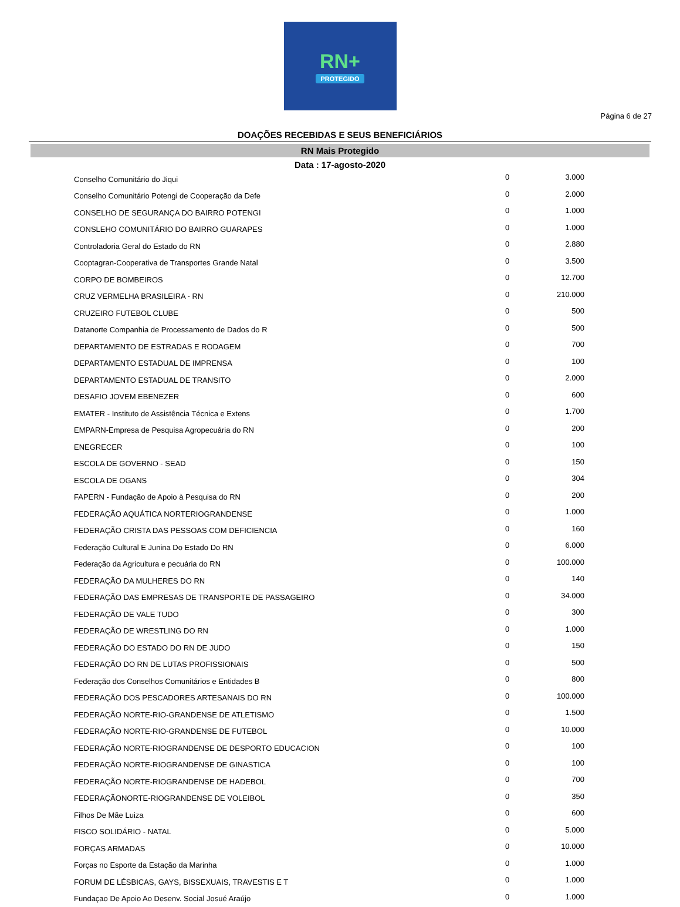RN+
PROTEGIDO
Página 6 de 27
DOAÇÕES RECEBIDAS E SEUS BENEFICIÁRIOS
RN Mais Protegido
Data : 17-agosto-2020
| Conselho Comunitário do Jiqui | 0 | 3.000 |
| Conselho Comunitário Potengi de Cooperação da Defe | 0 | 2.000 |
| CONSELHO DE SEGURANÇA DO BAIRRO POTENGI | 0 | 1.000 |
| CONSLEHO COMUNITÁRIO DO BAIRRO GUARAPES | 0 | 1.000 |
| Controladoria Geral do Estado do RN | 0 | 2.880 |
| Cooptagran-Cooperativa de Transportes Grande Natal | 0 | 3.500 |
| CORPO DE BOMBEIROS | 0 | 12.700 |
| CRUZ VERMELHA BRASILEIRA - RN | 0 | 210.000 |
| CRUZEIRO FUTEBOL CLUBE | 0 | 500 |
| Datanorte Companhia de Processamento de Dados do R | 0 | 500 |
| DEPARTAMENTO DE ESTRADAS E RODAGEM | 0 | 700 |
| DEPARTAMENTO ESTADUAL DE IMPRENSA | 0 | 100 |
| DEPARTAMENTO ESTADUAL DE TRANSITO | 0 | 2.000 |
| DESAFIO JOVEM EBENEZER | 0 | 600 |
| EMATER - Instituto de Assistência Técnica e Extens | 0 | 1.700 |
| EMPARN-Empresa de Pesquisa Agropecuária do RN | 0 | 200 |
| ENEGRECER | 0 | 100 |
| ESCOLA DE GOVERNO - SEAD | 0 | 150 |
| ESCOLA DE OGANS | 0 | 304 |
| FAPERN - Fundação de Apoio à Pesquisa do RN | 0 | 200 |
| FEDERAÇÃO AQUÁTICA NORTERIOGRANDENSE | 0 | 1.000 |
| FEDERAÇÃO CRISTA DAS PESSOAS COM DEFICIENCIA | 0 | 160 |
| Federação Cultural E Junina Do Estado Do RN | 0 | 6.000 |
| Federação da Agricultura e pecuária do RN | 0 | 100.000 |
| FEDERAÇÃO DA MULHERES DO RN | 0 | 140 |
| FEDERAÇÃO DAS EMPRESAS DE TRANSPORTE DE PASSAGEIRO | 0 | 34.000 |
| FEDERAÇÃO DE VALE TUDO | 0 | 300 |
| FEDERAÇÃO DE WRESTLING DO RN | 0 | 1.000 |
| FEDERAÇÃO DO ESTADO DO RN DE JUDO | 0 | 150 |
| FEDERAÇÃO DO RN DE LUTAS PROFISSIONAIS | 0 | 500 |
| Federação dos Conselhos Comunitários e Entidades B | 0 | 800 |
| FEDERAÇÃO DOS PESCADORES ARTESANAIS DO RN | 0 | 100.000 |
| FEDERAÇÃO NORTE-RIO-GRANDENSE DE ATLETISMO | 0 | 1.500 |
| FEDERAÇÃO NORTE-RIO-GRANDENSE DE FUTEBOL | 0 | 10.000 |
| FEDERAÇÃO NORTE-RIOGRANDENSE DE DESPORTO EDUCACION | 0 | 100 |
| FEDERAÇÃO NORTE-RIOGRANDENSE DE GINASTICA | 0 | 100 |
| FEDERAÇÃO NORTE-RIOGRANDENSE DE HADEBOL | 0 | 700 |
| FEDERAÇÃONORTE-RIOGRANDENSE DE VOLEIBOL | 0 | 350 |
| Filhos De Mãe Luiza | 0 | 600 |
| FISCO SOLIDÁRIO - NATAL | 0 | 5.000 |
| FORÇAS ARMADAS | 0 | 10.000 |
| Forças no Esporte da Estação da Marinha | 0 | 1.000 |
| FORUM DE LÉSBICAS, GAYS, BISSEXUAIS, TRAVESTIS E T | 0 | 1.000 |
| Fundaçao De Apoio Ao Desenv. Social Josué Araújo | 0 | 1.000 |